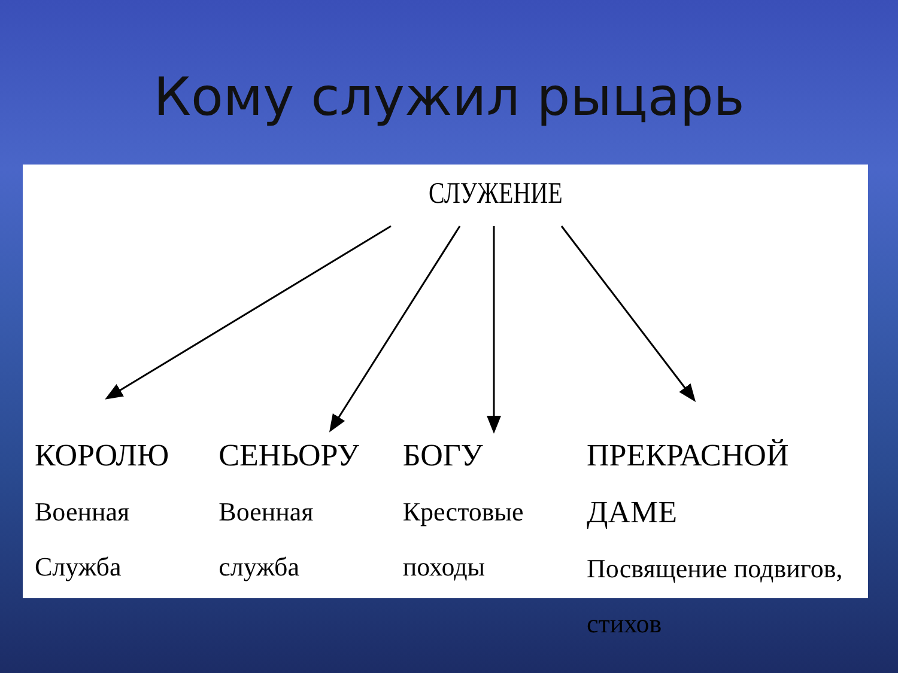Кому служил рыцарь
СЛУЖЕНИЕ
КОРОЛЮ
Военная
Служба
СЕНЬОРУ
Военная
служба
БОГУ
Крестовые
походы
ПРЕКРАСНОЙ ДАМЕ
Посвящение подвигов,
стихов